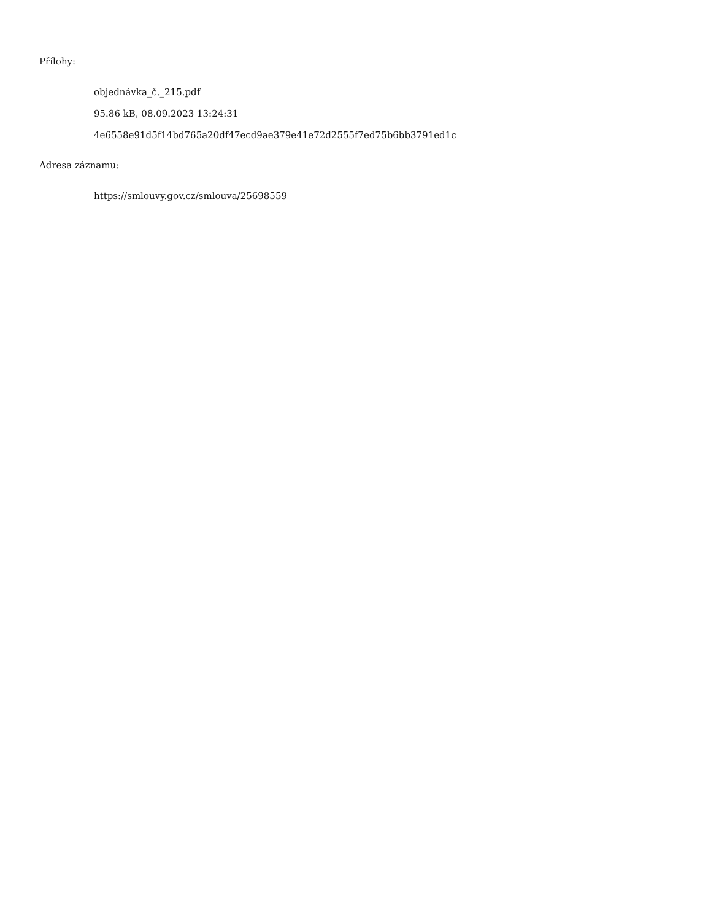Přílohy:
objednávka_č._215.pdf
95.86 kB, 08.09.2023 13:24:31
4e6558e91d5f14bd765a20df47ecd9ae379e41e72d2555f7ed75b6bb3791ed1c
Adresa záznamu:
https://smlouvy.gov.cz/smlouva/25698559